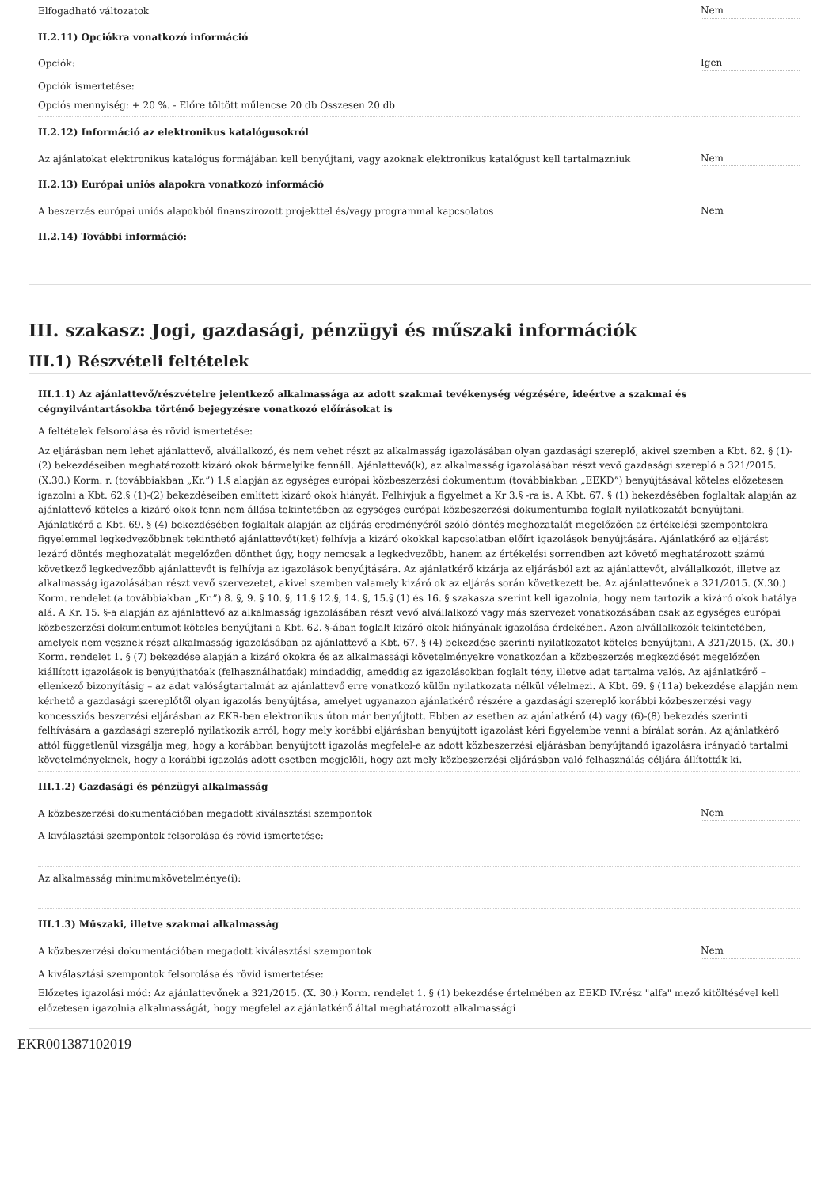Elfogadható változatok Nem
II.2.11) Opciókra vonatkozó információ
Opciók: Igen
Opciók ismertetése:
Opciós mennyiség: + 20 %. - Előre töltött műlencse 20 db Összesen 20 db
II.2.12) Információ az elektronikus katalógusokról
Az ajánlatokat elektronikus katalógus formájában kell benyújtani, vagy azoknak elektronikus katalógust kell tartalmazniuk Nem
II.2.13) Európai uniós alapokra vonatkozó információ
A beszerzés európai uniós alapokból finanszírozott projekttel és/vagy programmal kapcsolatos Nem
II.2.14) További információ:
III. szakasz: Jogi, gazdasági, pénzügyi és műszaki információk
III.1) Részvételi feltételek
III.1.1) Az ajánlattevő/részvételre jelentkező alkalmassága az adott szakmai tevékenység végzésére, ideértve a szakmai és cégnyilvántartásokba történő bejegyzésre vonatkozó előírásokat is
A feltételek felsorolása és rövid ismertetése:
Az eljárásban nem lehet ajánlattevő, alvállalkozó, és nem vehet részt az alkalmasság igazolásában olyan gazdasági szereplő, akivel szemben a Kbt. 62. § (1)-(2) bekezdéseiben meghatározott kizáró okok bármelyike fennáll. Ajánlattevő(k), az alkalmasság igazolásában részt vevő gazdasági szereplő a 321/2015.(X.30.) Korm. r. (továbbiakban „Kr.”) 1.§ alapján az egységes európai közbeszerzési dokumentum (továbbiakban „EEKD”) benyújtásával köteles előzetesen igazolni a Kbt. 62.§ (1)-(2) bekezdéseiben említett kizáró okok hiányát. Felhívjuk a figyelmet a Kr 3.§ -ra is. A Kbt. 67. § (1) bekezdésében foglaltak alapján az ajánlattevő köteles a kizáró okok fenn nem állása tekintetében az egységes európai közbeszerzési dokumentumba foglalt nyilatkozatát benyújtani. Ajánlatkérő a Kbt. 69. § (4) bekezdésében foglaltak alapján az eljárás eredményéről szóló döntés meghozatalát megelőzően az értékelési szempontokra figyelemmel legkedvezőbbnek tekinthető ajánlattevőt(ket) felhívja a kizáró okokkal kapcsolatban előírt igazolások benyújtására. Ajánlatkérő az eljárást lezáró döntés meghozatalát megelőzően dönthet úgy, hogy nemcsak a legkedvezőbb, hanem az értékelési sorrendben azt követő meghatározott számú következő legkedvezőbb ajánlattevőt is felhívja az igazolások benyújtására. Az ajánlatkérő kizárja az eljárásból azt az ajánlattevőt, alvállalkozót, illetve az alkalmasság igazolásában részt vevő szervezetet, akivel szemben valamely kizáró ok az eljárás során következett be. Az ajánlattevőnek a 321/2015. (X.30.) Korm. rendelet (a továbbiakban „Kr.”) 8. §, 9. § 10. §, 11.§ 12.§, 14. §, 15.§ (1) és 16. § szakasza szerint kell igazolnia, hogy nem tartozik a kizáró okok hatálya alá. A Kr. 15. §-a alapján az ajánlattevő az alkalmasság igazolásában részt vevő alvállalkozó vagy más szervezet vonatkozásában csak az egységes európai közbeszerzési dokumentumot köteles benyújtani a Kbt. 62. §-ában foglalt kizáró okok hiányának igazolása érdekében. Azon alvállalkozók tekintetében, amelyek nem vesznek részt alkalmasság igazolásában az ajánlattevő a Kbt. 67. § (4) bekezdése szerinti nyilatkozatot köteles benyújtani. A 321/2015. (X. 30.) Korm. rendelet 1. § (7) bekezdése alapján a kizáró okokra és az alkalmassági követelményekre vonatkozóan a közbeszerzés megkezdését megelőzően kiállított igazolások is benyújthatóak (felhasználhatóak) mindaddig, ameddig az igazolásokban foglalt tény, illetve adat tartalma valós. Az ajánlatkérő – ellenkező bizonyításig – az adat valóságtartalmát az ajánlattevő erre vonatkozó külön nyilatkozata nélkül vélelmezi. A Kbt. 69. § (11a) bekezdése alapján nem kérhető a gazdasági szereplőtől olyan igazolás benyújtása, amelyet ugyanazon ajánlatkérő részére a gazdasági szereplő korábbi közbeszerzési vagy koncessziós beszerzési eljárásban az EKR-ben elektronikus úton már benyújtott. Ebben az esetben az ajánlatkérő (4) vagy (6)-(8) bekezdés szerinti felhívására a gazdasági szereplő nyilatkozik arról, hogy mely korábbi eljárásban benyújtott igazolást kéri figyelembe venni a bírálat során. Az ajánlatkérő attól függetlenül vizsgálja meg, hogy a korábban benyújtott igazolás megfelel-e az adott közbeszerzési eljárásban benyújtandó igazolásra irányadó tartalmi követelményeknek, hogy a korábbi igazolás adott esetben megjelöli, hogy azt mely közbeszerzési eljárásban való felhasználás céljára állították ki.
III.1.2) Gazdasági és pénzügyi alkalmasság
A közbeszerzési dokumentációban megadott kiválasztási szempontok Nem
A kiválasztási szempontok felsorolása és rövid ismertetése:
Az alkalmasság minimumkövetelménye(i):
III.1.3) Műszaki, illetve szakmai alkalmasság
A közbeszerzési dokumentációban megadott kiválasztási szempontok Nem
A kiválasztási szempontok felsorolása és rövid ismertetése:
Előzetes igazolási mód: Az ajánlattevőnek a 321/2015. (X. 30.) Korm. rendelet 1. § (1) bekezdése értelmében az EEKD IV.rész "alfa" mező kitöltésével kell előzetesen igazolnia alkalmasságát, hogy megfelel az ajánlatkérő által meghatározott alkalmassági
EKR001387102019